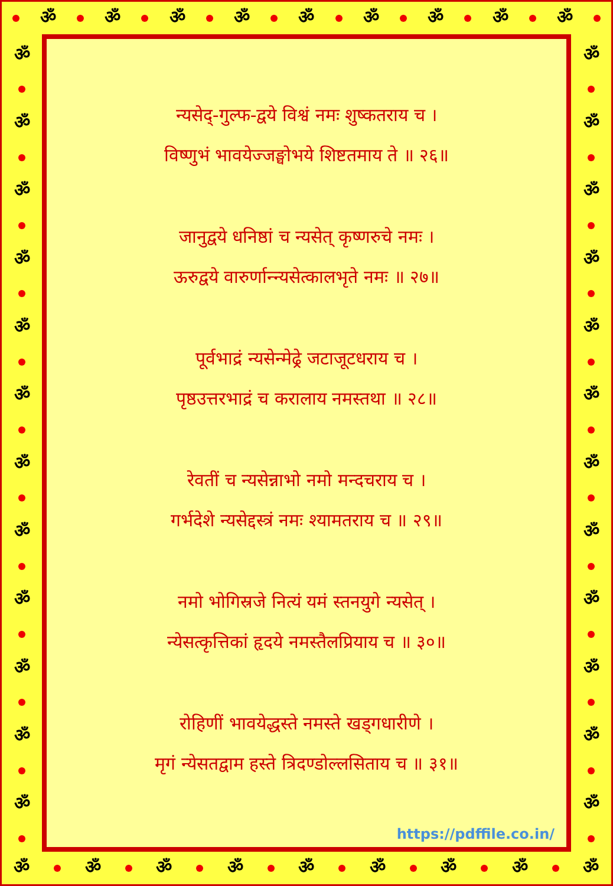ॐ ॐ ॐ ॐ ॐ ॐ ॐ ॐ ॐ
ॐ ॐ ॐ ॐ ॐ ॐ ॐ ॐ ॐ ॐ ॐ ॐ
न्यसेद्-गुल्फ-द्वये विश्वं नमः शुष्कतराय च ।
विष्णुभं भावयेज्जङ्घोभये शिष्टतमाय ते ॥ २६॥
जानुद्वये धनिष्ठां च न्यसेत् कृष्णरुचे नमः ।
ऊरुद्वये वारुर्णान्न्यसेत्कालभृते नमः ॥ २७॥
पूर्वभाद्रं न्यसेन्मेढ्रे जटाजूटधराय च ।
पृष्ठउत्तरभाद्रं च करालाय नमस्तथा ॥ २८॥
रेवतीं च न्यसेन्नाभो नमो मन्दचराय च ।
गर्भदेशे न्यसेद्दस्त्रं नमः श्यामतराय च ॥ २९॥
नमो भोगिस्रजे नित्यं यमं स्तनयुगे न्यसेत् ।
न्येसत्कृत्तिकां हृदये नमस्तैलप्रियाय च ॥ ३०॥
रोहिणीं भावयेद्धस्ते नमस्ते खड्गधारीणे ।
मृगं न्येसतद्वाम हस्ते त्रिदण्डोल्लसिताय च ॥ ३१॥
https://pdffile.co.in/
ॐ ॐ ॐ ॐ ॐ ॐ ॐ ॐ ॐ ॐ ॐ ॐ
ॐ ॐ ॐ ॐ ॐ ॐ ॐ ॐ ॐ